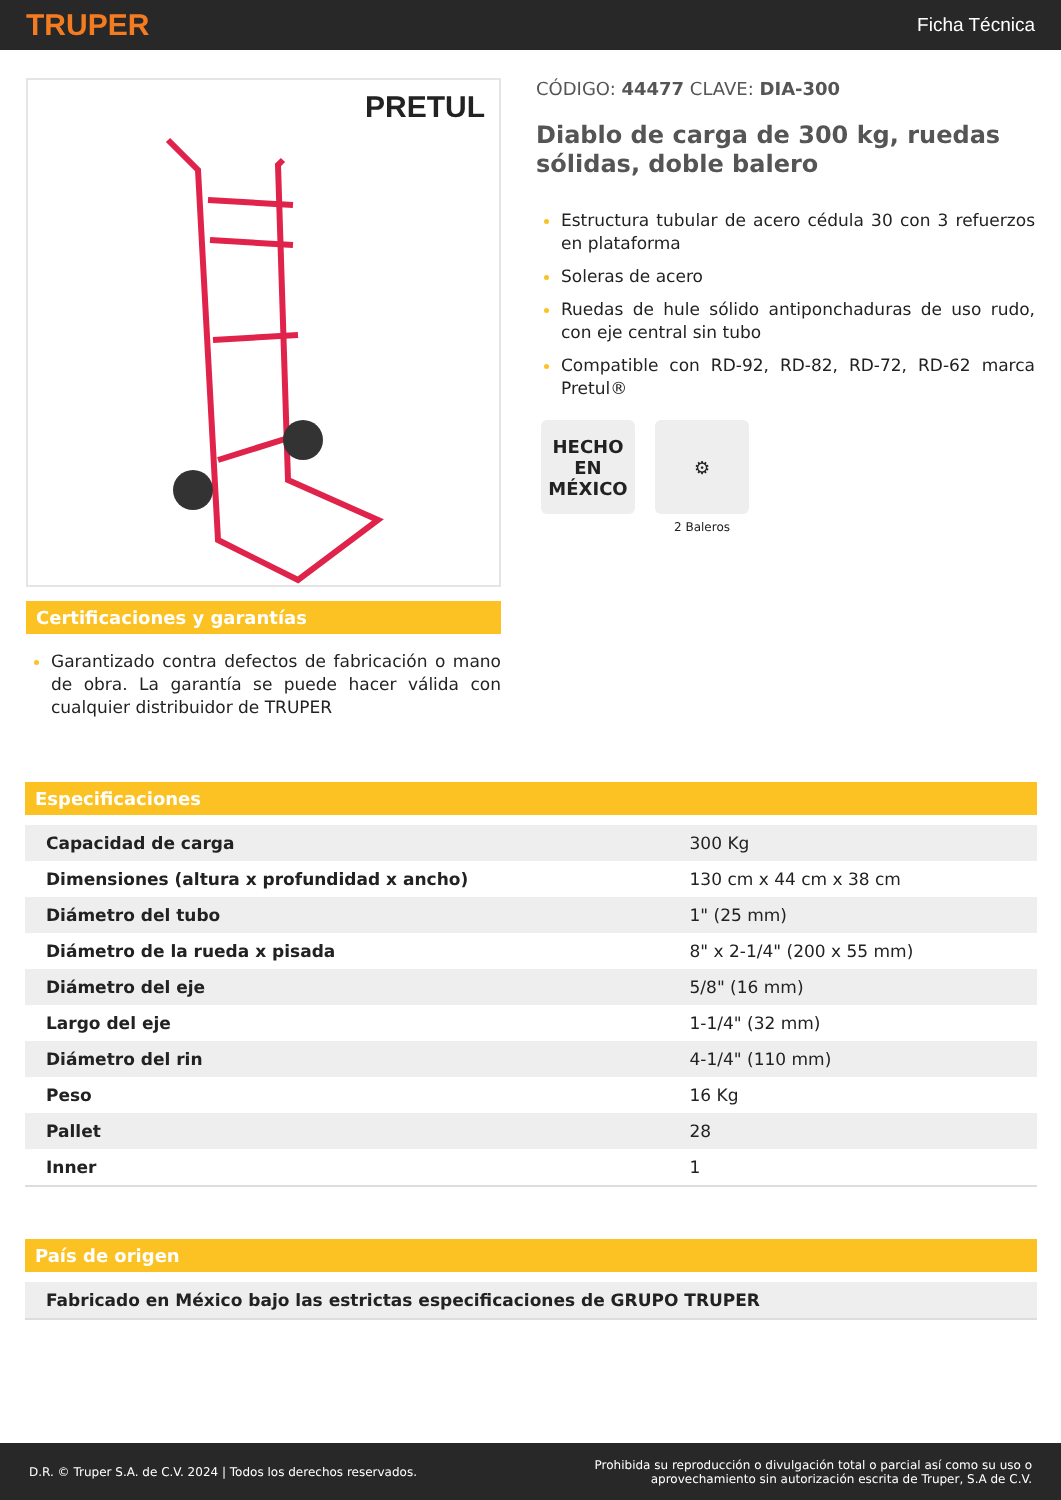TRUPER Ficha Técnica
PRETUL
Certificaciones y garantías
Garantizado contra defectos de fabricación o mano de obra. La garantía se puede hacer válida con cualquier distribuidor de TRUPER
CÓDIGO: 44477 CLAVE: DIA-300
Diablo de carga de 300 kg, ruedas sólidas, doble balero
Estructura tubular de acero cédula 30 con 3 refuerzos en plataforma
Soleras de acero
Ruedas de hule sólido antiponchaduras de uso rudo, con eje central sin tubo
Compatible con RD-92, RD-82, RD-72, RD-62 marca Pretul®
HECHO
EN
MÉXICO
⚙
2 Baleros
Especificaciones
| Capacidad de carga | 300 Kg |
| Dimensiones (altura x profundidad x ancho) | 130 cm x 44 cm x 38 cm |
| Diámetro del tubo | 1" (25 mm) |
| Diámetro de la rueda x pisada | 8" x 2-1/4" (200 x 55 mm) |
| Diámetro del eje | 5/8" (16 mm) |
| Largo del eje | 1-1/4" (32 mm) |
| Diámetro del rin | 4-1/4" (110 mm) |
| Peso | 16 Kg |
| Pallet | 28 |
| Inner | 1 |
País de origen
| Fabricado en México bajo las estrictas especificaciones de GRUPO TRUPER |
D.R. © Truper S.A. de C.V. 2024 | Todos los derechos reservados. Prohibida su reproducción o divulgación total o parcial así como su uso o
aprovechamiento sin autorización escrita de Truper, S.A de C.V.